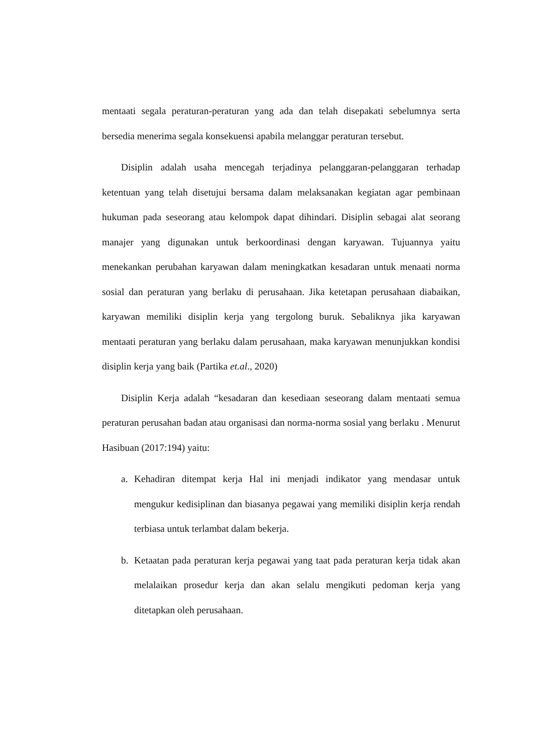mentaati segala peraturan-peraturan yang ada dan telah disepakati sebelumnya serta bersedia menerima segala konsekuensi apabila melanggar peraturan tersebut.
Disiplin adalah usaha mencegah terjadinya pelanggaran-pelanggaran terhadap ketentuan yang telah disetujui bersama dalam melaksanakan kegiatan agar pembinaan hukuman pada seseorang atau kelompok dapat dihindari. Disiplin sebagai alat seorang manajer yang digunakan untuk berkoordinasi dengan karyawan. Tujuannya yaitu menekankan perubahan karyawan dalam meningkatkan kesadaran untuk menaati norma sosial dan peraturan yang berlaku di perusahaan. Jika ketetapan perusahaan diabaikan, karyawan memiliki disiplin kerja yang tergolong buruk. Sebaliknya jika karyawan mentaati peraturan yang berlaku dalam perusahaan, maka karyawan menunjukkan kondisi disiplin kerja yang baik (Partika et.al., 2020)
Disiplin Kerja adalah “kesadaran dan kesediaan seseorang dalam mentaati semua peraturan perusahan badan atau organisasi dan norma-norma sosial yang berlaku . Menurut Hasibuan (2017:194) yaitu:
a. Kehadiran ditempat kerja Hal ini menjadi indikator yang mendasar untuk mengukur kedisiplinan dan biasanya pegawai yang memiliki disiplin kerja rendah terbiasa untuk terlambat dalam bekerja.
b. Ketaatan pada peraturan kerja pegawai yang taat pada peraturan kerja tidak akan melalaikan prosedur kerja dan akan selalu mengikuti pedoman kerja yang ditetapkan oleh perusahaan.